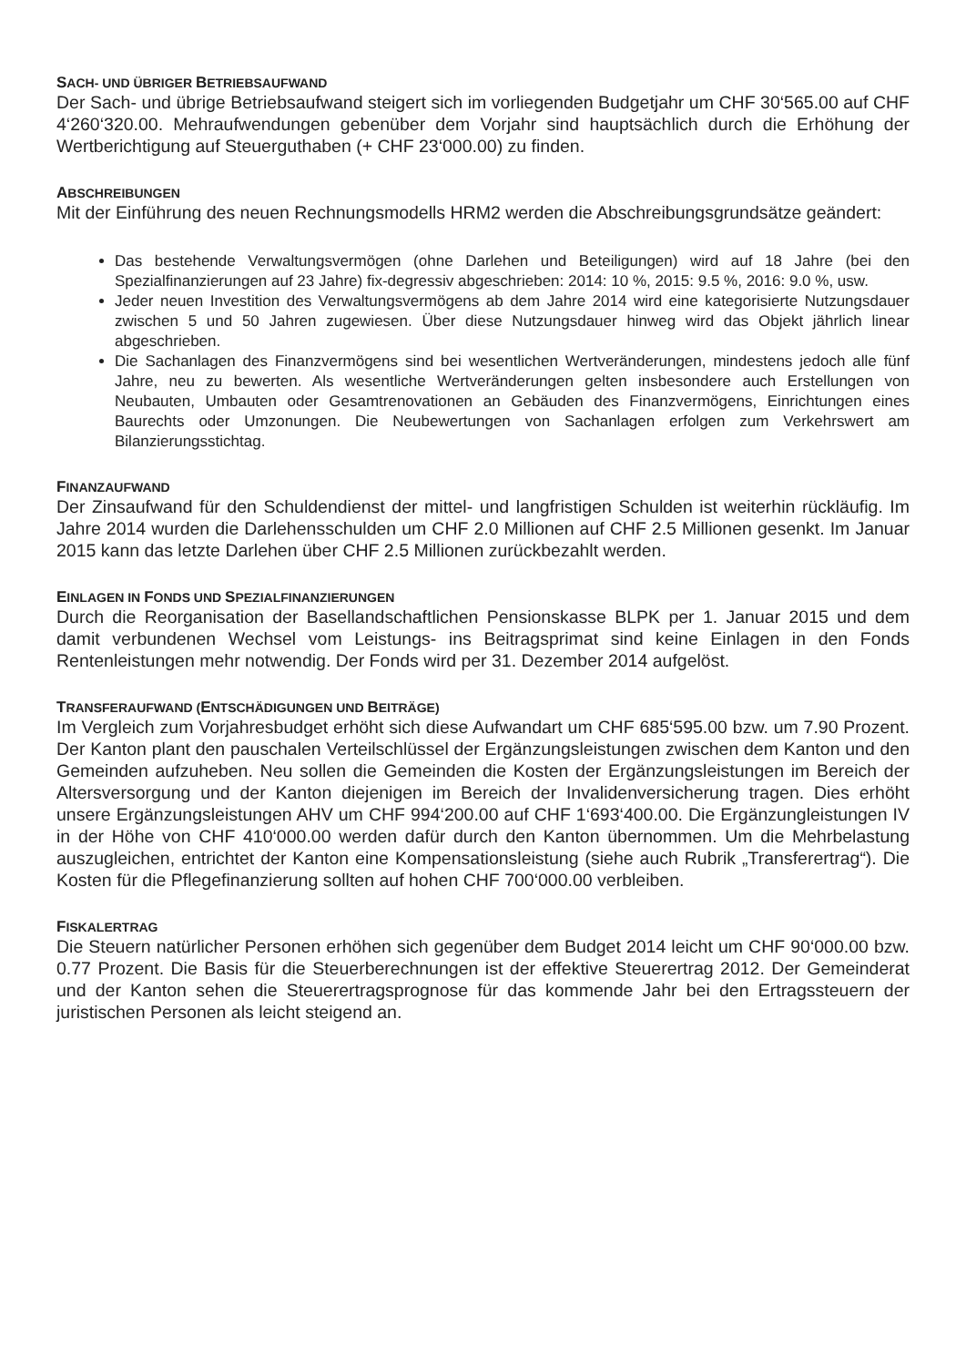SACH- UND ÜBRIGER BETRIEBSAUFWAND
Der Sach- und übrige Betriebsaufwand steigert sich im vorliegenden Budgetjahr um CHF 30‘565.00 auf CHF 4‘260‘320.00. Mehraufwendungen gebenüber dem Vorjahr sind hauptsächlich durch die Erhöhung der Wertberichtigung auf Steuerguthaben (+ CHF 23‘000.00) zu finden.
ABSCHREIBUNGEN
Mit der Einführung des neuen Rechnungsmodells HRM2 werden die Abschreibungsgrundsätze geändert:
Das bestehende Verwaltungsvermögen (ohne Darlehen und Beteiligungen) wird auf 18 Jahre (bei den Spezialfinanzierungen auf 23 Jahre) fix-degressiv abgeschrieben: 2014: 10 %, 2015: 9.5 %, 2016: 9.0 %, usw.
Jeder neuen Investition des Verwaltungsvermögens ab dem Jahre 2014 wird eine kategorisierte Nutzungsdauer zwischen 5 und 50 Jahren zugewiesen. Über diese Nutzungsdauer hinweg wird das Objekt jährlich linear abgeschrieben.
Die Sachanlagen des Finanzvermögens sind bei wesentlichen Wertveränderungen, mindestens jedoch alle fünf Jahre, neu zu bewerten. Als wesentliche Wertveränderungen gelten insbesondere auch Erstellungen von Neubauten, Umbauten oder Gesamtrenovationen an Gebäuden des Finanzvermögens, Einrichtungen eines Baurechts oder Umzonungen. Die Neubewertungen von Sachanlagen erfolgen zum Verkehrswert am Bilanzierungsstichtag.
FINANZAUFWAND
Der Zinsaufwand für den Schuldendienst der mittel- und langfristigen Schulden ist weiterhin rückläufig. Im Jahre 2014 wurden die Darlehensschulden um CHF 2.0 Millionen auf CHF 2.5 Millionen gesenkt. Im Januar 2015 kann das letzte Darlehen über CHF 2.5 Millionen zurückbezahlt werden.
EINLAGEN IN FONDS UND SPEZIALFINANZIERUNGEN
Durch die Reorganisation der Basellandschaftlichen Pensionskasse BLPK per 1. Januar 2015 und dem damit verbundenen Wechsel vom Leistungs- ins Beitragsprimat sind keine Einlagen in den Fonds Rentenleistungen mehr notwendig. Der Fonds wird per 31. Dezember 2014 aufgelöst.
TRANSFERAUFWAND (ENTSCHÄDIGUNGEN UND BEITRÄGE)
Im Vergleich zum Vorjahresbudget erhöht sich diese Aufwandart um CHF 685‘595.00 bzw. um 7.90 Prozent. Der Kanton plant den pauschalen Verteilschlüssel der Ergänzungsleistungen zwischen dem Kanton und den Gemeinden aufzuheben. Neu sollen die Gemeinden die Kosten der Ergänzungsleistungen im Bereich der Altersversorgung und der Kanton diejenigen im Bereich der Invalidenversicherung tragen. Dies erhöht unsere Ergänzungsleistungen AHV um CHF 994‘200.00 auf CHF 1‘693‘400.00. Die Ergänzungleistungen IV in der Höhe von CHF 410‘000.00 werden dafür durch den Kanton übernommen. Um die Mehrbelastung auszugleichen, entrichtet der Kanton eine Kompensationsleistung (siehe auch Rubrik „Transferertrag“). Die Kosten für die Pflegefinanzierung sollten auf hohen CHF 700‘000.00 verbleiben.
FISKALERTRAG
Die Steuern natürlicher Personen erhöhen sich gegenüber dem Budget 2014 leicht um CHF 90‘000.00 bzw. 0.77 Prozent. Die Basis für die Steuerberechnungen ist der effektive Steuerertrag 2012. Der Gemeinderat und der Kanton sehen die Steuerertragsprognose für das kommende Jahr bei den Ertragssteuern der juristischen Personen als leicht steigend an.